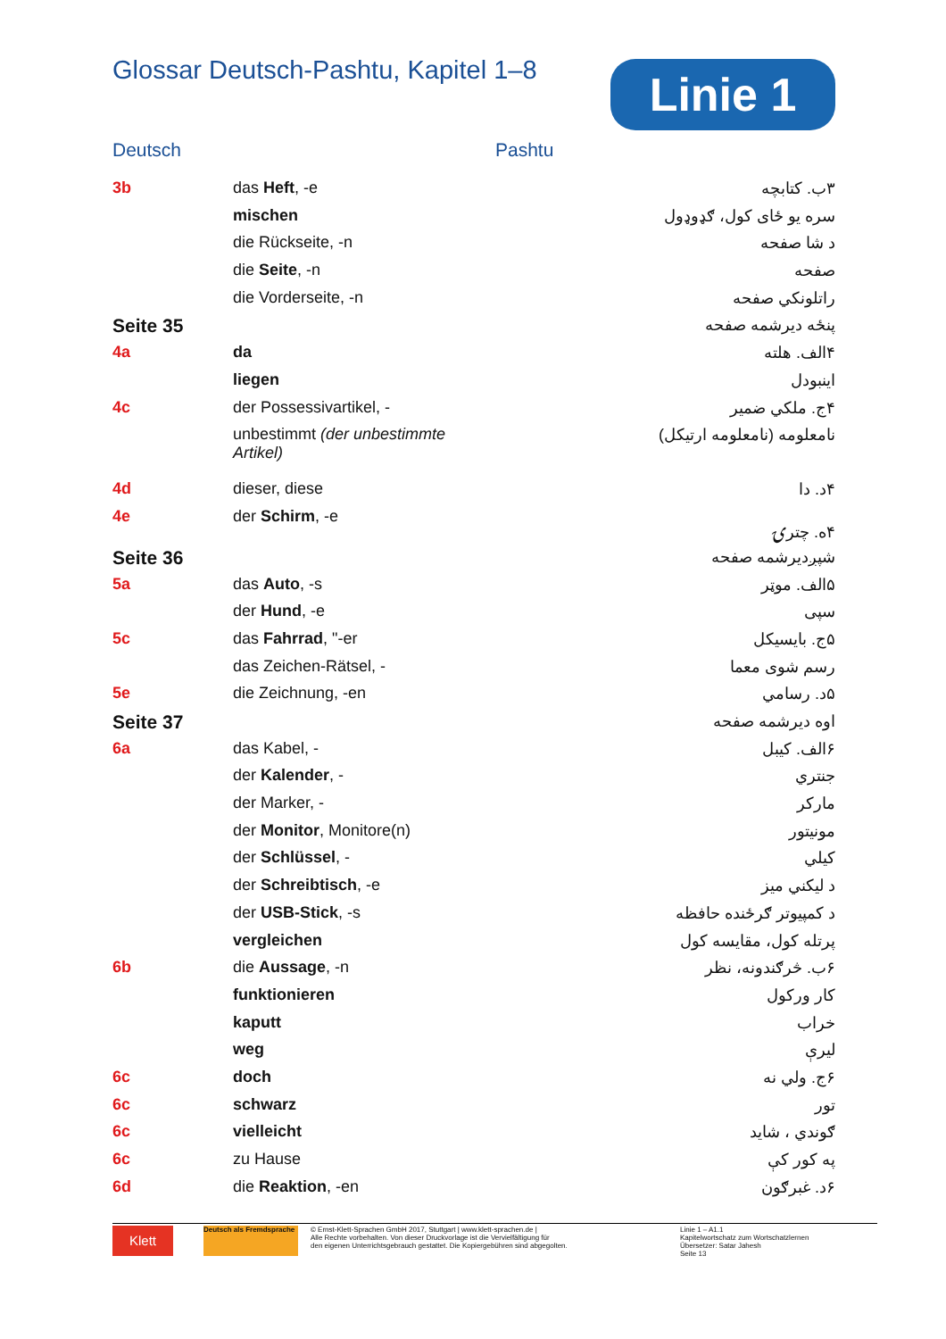Glossar Deutsch-Pashtu, Kapitel 1–8
Linie 1
Deutsch Pashtu
| 3b | das Heft , -e | ۳ب. کتابچه |
| | mischen | سره یو ځای کول، ګډوډول |
| | die Rückseite, -n | د شا صفحه |
| | die Seite , -n | صفحه |
| | die Vorderseite, -n | راتلونکي صفحه |
| Seite 35 | | پنځه دیرشمه صفحه |
| 4a | da | ۴الف. هلته |
| | liegen | اینبودل |
| 4c | der Possessivartikel, - | ۴ج. ملکي ضمیر |
| | unbestimmt (der unbestimmte Artikel) | نامعلومه (نامعلومه ارتیکل) |
| 4d | dieser, diese | ۴د. دا |
| 4e | der Schirm , -e | ۴ه. چترۍ |
| Seite 36 | | شپږدیرشمه صفحه |
| 5a | das Auto , -s | ۵الف. موټر |
| | der Hund , -e | سپی |
| 5c | das Fahrrad , "-er | ۵ج. بایسیکل |
| | das Zeichen-Rätsel, - | رسم شوی معما |
| 5e | die Zeichnung, -en | ۵د. رسامي |
| Seite 37 | | اوه دیرشمه صفحه |
| 6a | das Kabel, - | ۶الف. کیبل |
| | der Kalender , - | جنتري |
| | der Marker, - | مارکر |
| | der Monitor , Monitore(n) | مونیتور |
| | der Schlüssel , - | کیلي |
| | der Schreibtisch , -e | د لیکني میز |
| | der USB-Stick , -s | د کمپیوتر ګرځنده حافظه |
| | vergleichen | پرتله کول، مقایسه کول |
| 6b | die Aussage , -n | ۶ب. څرګندونه، نظر |
| | funktionieren | کار ورکول |
| | kaputt | خراب |
| | weg | لیرې |
| 6c | doch | ۶ج. ولي نه |
| 6c | schwarz | تور |
| 6c | vielleicht | ګوندي ، شاید |
| 6c | zu Hause | په کور کې |
| 6d | die Reaktion , -en | ۶د. غبرګون |
Klett
Deutsch als Fremdsprache
© Ernst-Klett-Sprachen GmbH 2017, Stuttgart | www.klett-sprachen.de |
Alle Rechte vorbehalten. Von dieser Druckvorlage ist die Vervielfältigung für
den eigenen Unterrichtsgebrauch gestattet. Die Kopiergebühren sind abgegolten.
Linie 1 – A1.1
Kapitelwortschatz zum Wortschatzlernen
Übersetzer: Satar Jahesh
Seite 13